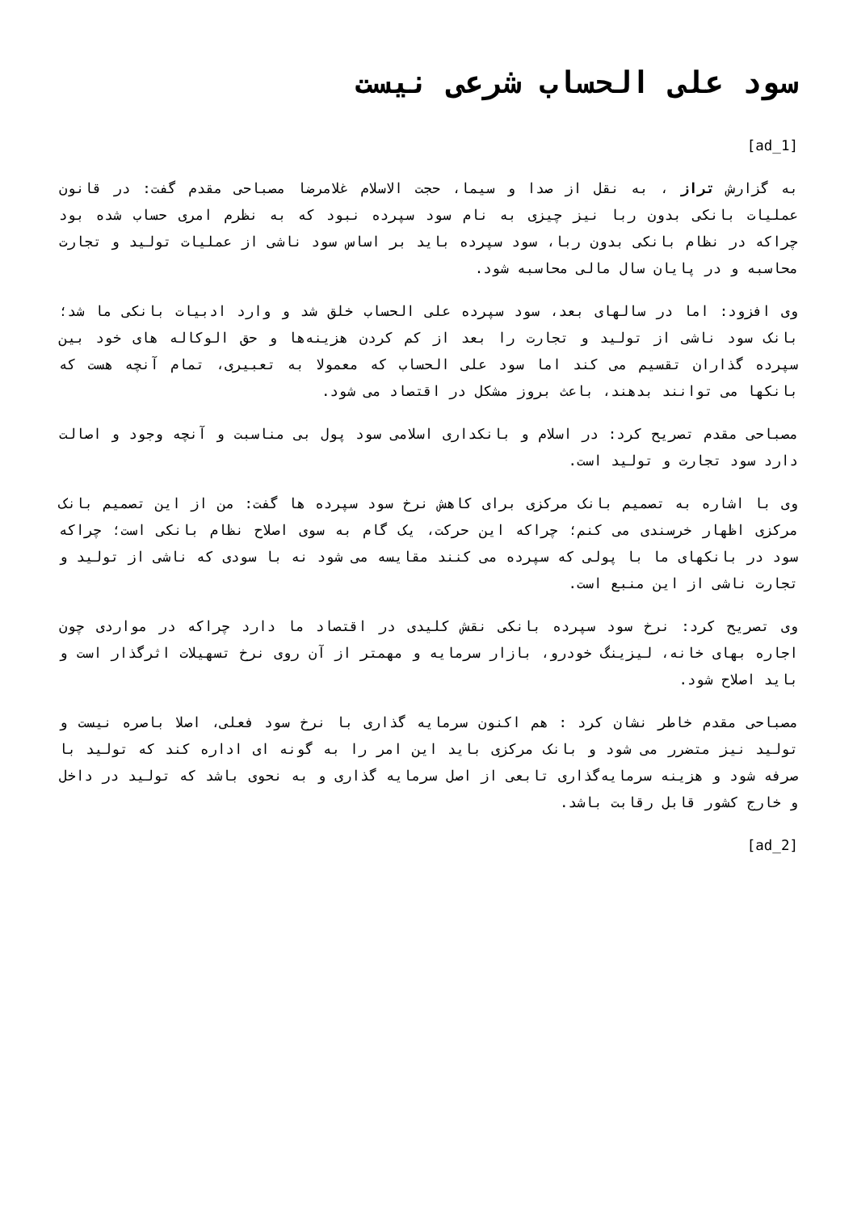سود علی الحساب شرعی نیست
[ad_1]
به گزارش تراز ، به نقل از صدا و سیما، حجت الاسلام غلامرضا مصباحی مقدم گفت: در قانون عملیات بانکی بدون ربا نیز چیزی به نام سود سپرده نبود که به نظرم امری حساب شده بود چراکه در نظام بانکی بدون ربا، سود سپرده باید بر اساس سود ناشی از عملیات تولید و تجارت محاسبه و در پایان سال مالی محاسبه شود.
وی افزود: اما در سالهای بعد، سود سپرده علی الحساب خلق شد و وارد ادبیات بانکی ما شد؛ بانک سود ناشی از تولید و تجارت را بعد از کم کردن هزینه‌ها و حق الوکاله های خود بین سپرده گذاران تقسیم می کند اما سود علی الحساب که معمولا به تعبیری، تمام آنچه هست که بانکها می توانند بدهند، باعث بروز مشکل در اقتصاد می شود.
مصباحی مقدم تصریح کرد: در اسلام و بانکداری اسلامی سود پول بی مناسبت و آنچه وجود و اصالت دارد سود تجارت و تولید است.
وی با اشاره به تصمیم بانک مرکزی برای کاهش نرخ سود سپرده ها گفت: من از این تصمیم بانک مرکزی اظهار خرسندی می کنم؛ چراکه این حرکت، یک گام به سوی اصلاح نظام بانکی است؛ چراکه سود در بانکهای ما با پولی که سپرده می کنند مقایسه می شود نه با سودی که ناشی از تولید و تجارت ناشی از این منبع است.
وی تصریح کرد: نرخ سود سپرده بانکی نقش کلیدی در اقتصاد ما دارد چراکه در مواردی چون اجاره بهای خانه، لیزینگ خودرو، بازار سرمایه و مهمتر از آن روی نرخ تسهیلات اثرگذار است و باید اصلاح شود.
مصباحی مقدم خاطر نشان کرد : هم اکنون سرمایه گذاری با نرخ سود فعلی، اصلا باصره نیست و تولید نیز متضرر می شود و بانک مرکزی باید این امر را به گونه ای اداره کند که تولید با صرفه شود و هزینه سرمایه‌گذاری تابعی از اصل سرمایه گذاری و به نحوی باشد که تولید در داخل و خارج کشور قابل رقابت باشد.
[ad_2]